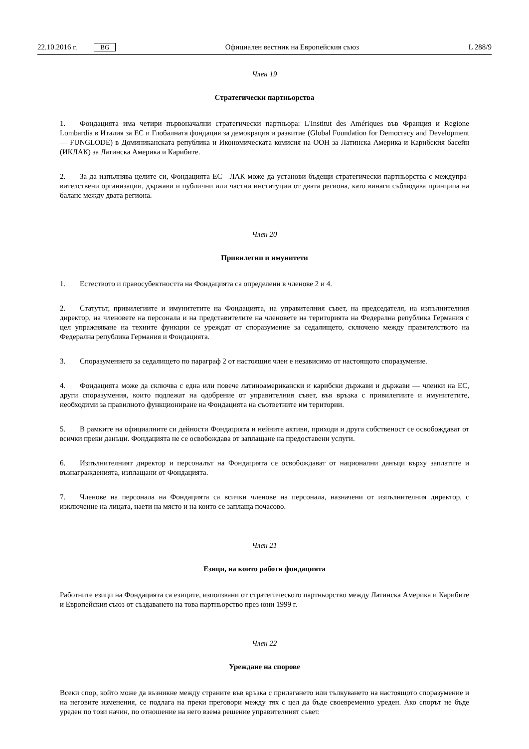22.10.2016 г. BG Официален вестник на Европейския съюз L 288/9
Член 19
Стратегически партньорства
1. Фондацията има четири първоначални стратегически партньора: L'Institut des Amériques във Франция и Regione Lombardia в Италия за ЕС и Глобалната фондация за демокрация и развитие (Global Foundation for Democracy and Development — FUNGLODE) в Доминиканската република и Икономическата комисия на ООН за Латинска Америка и Карибския басейн (ИКЛАК) за Латинска Америка и Карибите.
2. За да изпълнява целите си, Фондацията ЕС—ЛАК може да установи бъдещи стратегически партньорства с междупра­вителствени организации, държави и публични или частни институции от двата региона, като винаги съблюдава принципа на баланс между двата региона.
Член 20
Привилегии и имунитети
1. Естеството и правосубектността на Фондацията са определени в членове 2 и 4.
2. Статутът, привилегиите и имунитетите на Фондацията, на управителния съвет, на председателя, на изпълнителния директор, на членовете на персонала и на представителите на членовете на територията на Федерална република Германия с цел упражняване на техните функции се уреждат от споразумение за седалището, сключено между правител­ството на Федерална република Германия и Фондацията.
3. Споразумението за седалището по параграф 2 от настоящия член е независимо от настоящото споразумение.
4. Фондацията може да сключва с една или повече латиноамерикански и карибски държави и държави — членки на ЕС, други споразумения, които подлежат на одобрение от управителния съвет, във връзка с привилегиите и имунитетите, необходими за правилното функциониране на Фондацията на съответните им територии.
5. В рамките на официалните си дейности Фондацията и нейните активи, приходи и друга собственост се освобождават от всички преки данъци. Фондацията не се освобождава от заплащане на предоставени услуги.
6. Изпълнителният директор и персоналът на Фондацията се освобождават от национални данъци върху заплатите и възнагражденията, изплащани от Фондацията.
7. Членове на персонала на Фондацията са всички членове на персонала, назначени от изпълнителния директор, с изключение на лицата, наети на място и на които се заплаща почасово.
Член 21
Езици, на които работи фондацията
Работните езици на Фондацията са езиците, използвани от стратегическото партньорство между Латинска Америка и Карибите и Европейския съюз от създаването на това партньорство през юни 1999 г.
Член 22
Уреждане на спорове
Всеки спор, който може да възникне между страните във връзка с прилагането или тълкуването на настоящото споразумение и на неговите изменения, се подлага на преки преговори между тях с цел да бъде своевременно уреден. Ако спорът не бъде уреден по този начин, по отношение на него взема решение управителният съвет.